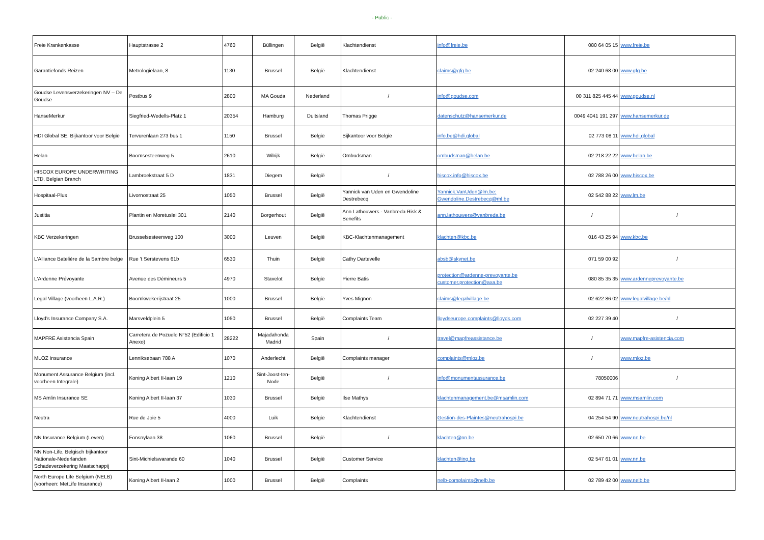- Public -
| Freie Krankenkasse | Hauptstrasse 2 | 4760 | Büllingen | België | Klachtendienst | info@freie.be | 080 64 05 15 | www.freie.be |
| Garantiefonds Reizen | Metrologielaan, 8 | 1130 | Brussel | België | Klachtendienst | claims@gfg.be | 02 240 68 00 | www.gfg.be |
| Goudse Levensverzekeringen NV – De Goudse | Postbus 9 | 2800 | MA Gouda | Nederland | / | info@goudse.com | 00 311 825 445 44 | www.goudse.nl |
| HanseMerkur | Siegfried-Wedells-Platz 1 | 20354 | Hamburg | Duitsland | Thomas Prigge | datenschutz@hansemerkur.de | 0049 4041 191 297 | www.hansemerkur.de |
| HDI Global SE, Bijkantoor voor België | Tervurenlaan 273 bus 1 | 1150 | Brussel | België | Bijkantoor voor België | info.be@hdi.global | 02 773 08 11 | www.hdi.global |
| Helan | Boomsesteenweg 5 | 2610 | Wilrijk | België | Ombudsman | ombudsman@helan.be | 02 218 22 22 | www.helan.be |
| HISCOX EUROPE UNDERWRITING LTD, Belgian Branch | Lambroekstraat 5 D | 1831 | Diegem | België | / | hiscox.info@hiscox.be | 02 788 26 00 | www.hiscox.be |
| Hospitaal-Plus | Livornostraat 25 | 1050 | Brussel | België | Yannick van Uden en Gwendoline Destrebecq | Yannick.VanUden@lm.be; Gwendoline.Destrebecq@ml.be | 02 542 88 22 | www.lm.be |
| Justitia | Plantin en Moretuslei 301 | 2140 | Borgerhout | België | Ann Lathouwers - Vanbreda Risk & Benefits | ann.lathouwers@vanbreda.be | / | / |
| KBC Verzekeringen | Brusselsesteenweg 100 | 3000 | Leuven | België | KBC-Klachtenmanagement | klachten@kbc.be | 016 43 25 94 | www.kbc.be |
| L'Alliance Batelière de la Sambre belge | Rue 't Serstevens 61b | 6530 | Thuin | België | Cathy Dartevelle | absb@skynet.be | 071 59 00 92 | / |
| L'Ardenne Prévoyante | Avenue des Démineurs 5 | 4970 | Stavelot | België | Pierre Batis | protection@ardenne-prevoyante.be customer.protection@axa.be | 080 85 35 35 | www.ardenneprevoyante.be |
| Legal Village (voorheen L.A.R.) | Boomkwekerijstraat 25 | 1000 | Brussel | België | Yves Mignon | claims@legalvillage.be | 02 622 86 02 | www.legalvillage.be/nl |
| Lloyd's Insurance Company S.A. | Marsveldplein 5 | 1050 | Brussel | België | Complaints Team | lloydseurope.complaints@lloyds.com | 02 227 39 40 | / |
| MAPFRE Asistencia Spain | Carretera de Pozuelo N°52 (Edificio 1 Anexo) | 28222 | Majadahonda Madrid | Spain | / | travel@mapfreassistance.be | / | www.mapfre-asistencia.com |
| MLOZ Insurance | Lenniksebaan 788 A | 1070 | Anderlecht | België | Complaints manager | complaints@mloz.be | / | www.mloz.be |
| Monument Assurance Belgium (incl. voorheen Integrale) | Koning Albert II-laan 19 | 1210 | Sint-Joost-ten-Node | België | / | info@monumentassurance.be | 78050006 | / |
| MS Amlin Insurance SE | Koning Albert II-laan 37 | 1030 | Brussel | België | Ilse Mathys | klachtenmanagement.be@msamlin.com | 02 894 71 71 | www.msamlin.com |
| Neutra | Rue de Joie 5 | 4000 | Luik | België | Klachtendienst | Gestion-des-Plaintes@neutrahospi.be | 04 254 54 90 | www.neutrahospi.be/nl |
| NN Insurance Belgium (Leven) | Fonsnylaan 38 | 1060 | Brussel | België | / | klachten@nn.be | 02 650 70 66 | www.nn.be |
| NN Non-Life, Belgisch bijkantoor Nationale-Nederlanden Schadeverzekering Maatschappij | Sint-Michielswarande 60 | 1040 | Brussel | België | Customer Service | klachten@ing.be | 02 547 61 01 | www.nn.be |
| North Europe Life Belgium (NELB) (voorheen: MetLife Insurance) | Koning Albert II-laan 2 | 1000 | Brussel | België | Complaints | nelb-complaints@nelb.be | 02 789 42 00 | www.nelb.be |